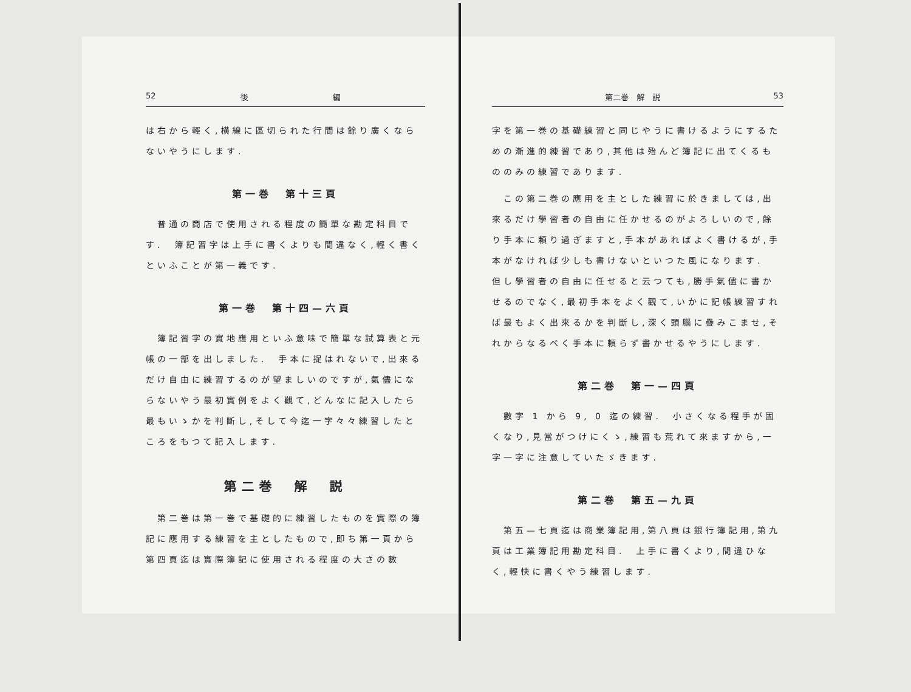52 後 編
は右から輕く,横線に區切られた行間は餘り廣くならないやうにします.
第一巻　第十三頁
　普通の商店で使用される程度の簡單な勘定科目です.　簿記習字は上手に書くよりも間違なく,輕く書くといふことが第一義です.
第一巻　第十四—六頁
　簿記習字の實地應用といふ意味で簡單な試算表と元帳の一部を出しました.　手本に捉はれないで,出來るだけ自由に練習するのが望ましいのですが,氣儘にならないやう最初實例をよく觀て,どんなに記入したら最もいゝかを判斷し,そして今迄一字々々練習したところをもつて記入します.
第二巻　解　説
　第二巻は第一巻で基礎的に練習したものを實際の簿記に應用する練習を主としたもので,即ち第一頁から第四頁迄は實際簿記に使用される程度の大さの數
第二巻　解　説 53
字を第一巻の基礎練習と同じやうに書けるようにするための漸進的練習であり,其他は殆んど簿記に出てくるもののみの練習であります.
　この第二巻の應用を主とした練習に於きましては,出來るだけ學習者の自由に任かせるのがよろしいので,餘り手本に頼り過ぎますと,手本があればよく書けるが,手本がなければ少しも書けないといつた風になります.　但し學習者の自由に任せると云つても,勝手氣儘に書かせるのでなく,最初手本をよく觀て,いかに記帳練習すれば最もよく出來るかを判斷し,深く頭腦に疊みこませ,それからなるべく手本に頼らず書かせるやうにします.
第二巻　第一—四頁
　數字 1 から 9, 0 迄の練習.　小さくなる程手が固くなり,見當がつけにくゝ,練習も荒れて來ますから,一字一字に注意していたゞきます.
第二巻　第五—九頁
　第五—七頁迄は商業簿記用,第八頁は銀行簿記用,第九頁は工業簿記用勘定科目.　上手に書くより,間違ひなく,輕快に書くやう練習します.